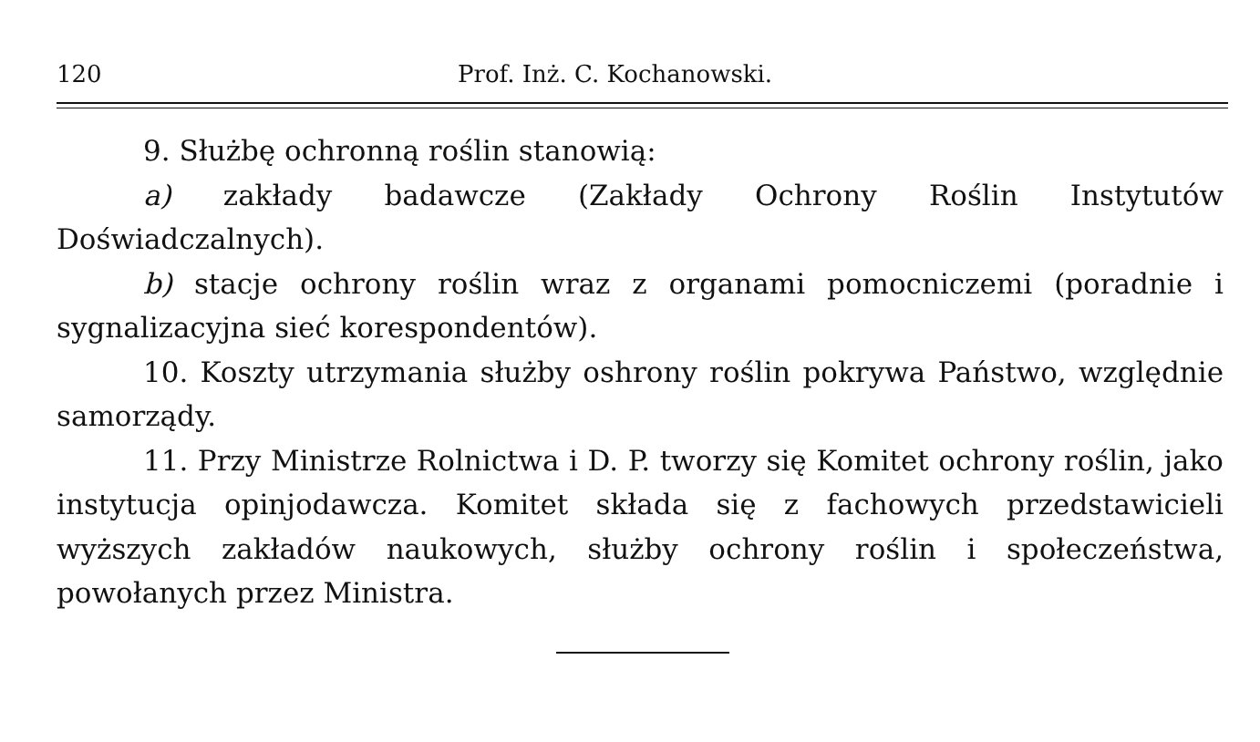120 Prof. Inż. C. Kochanowski.
9. Służbę ochronną roślin stanowią:
a) zakłady badawcze (Zakłady Ochrony Roślin Instytutów Doświadczalnych).
b) stacje ochrony roślin wraz z organami pomocniczemi (poradnie i sygnalizacyjna sieć korespondentów).
10. Koszty utrzymania służby oshrony roślin pokrywa Państwo, względnie samorządy.
11. Przy Ministrze Rolnictwa i D. P. tworzy się Komitet ochrony roślin, jako instytucja opinjodawcza. Komitet składa się z fachowych przedstawicieli wyższych zakładów naukowych, służby ochrony roślin i społeczeństwa, powołanych przez Ministra.